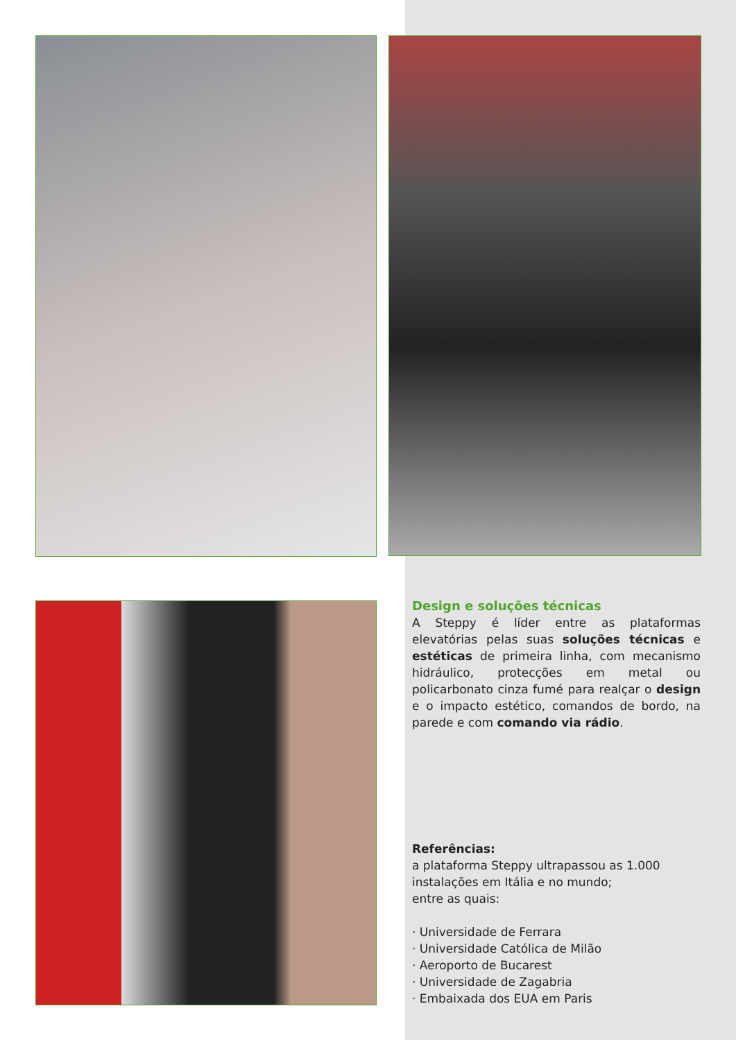Design e soluções técnicas
A Steppy é líder entre as plataformas elevatórias pelas suas soluções técnicas e estéticas de primeira linha, com mecanismo hidráulico, protecções em metal ou policarbonato cinza fumé para realçar o design e o impacto estético, comandos de bordo, na parede e com comando via rádio.
Referências:
a plataforma Steppy ultrapassou as 1.000
instalações em Itália e no mundo;
entre as quais:
· Universidade de Ferrara
· Universidade Católica de Milão
· Aeroporto de Bucarest
· Universidade de Zagabria
· Embaixada dos EUA em Paris